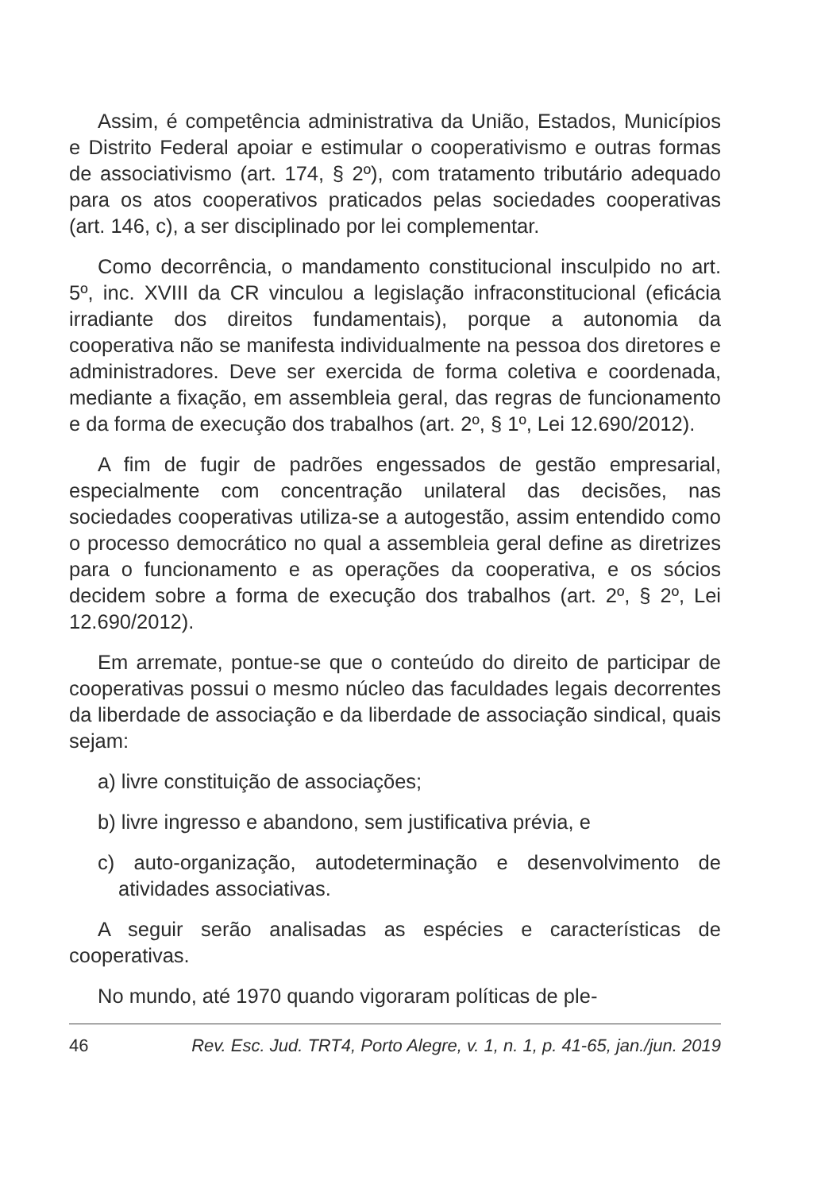Assim, é competência administrativa da União, Estados, Municípios e Distrito Federal apoiar e estimular o cooperativismo e outras formas de associativismo (art. 174, § 2º), com tratamento tributário adequado para os atos cooperativos praticados pelas sociedades cooperativas (art. 146, c), a ser disciplinado por lei complementar.
Como decorrência, o mandamento constitucional insculpido no art. 5º, inc. XVIII da CR vinculou a legislação infraconstitucional (eficácia irradiante dos direitos fundamentais), porque a autonomia da cooperativa não se manifesta individualmente na pessoa dos diretores e administradores. Deve ser exercida de forma coletiva e coordenada, mediante a fixação, em assembleia geral, das regras de funcionamento e da forma de execução dos trabalhos (art. 2º, § 1º, Lei 12.690/2012).
A fim de fugir de padrões engessados de gestão empresarial, especialmente com concentração unilateral das decisões, nas sociedades cooperativas utiliza-se a autogestão, assim entendido como o processo democrático no qual a assembleia geral define as diretrizes para o funcionamento e as operações da cooperativa, e os sócios decidem sobre a forma de execução dos trabalhos (art. 2º, § 2º, Lei 12.690/2012).
Em arremate, pontue-se que o conteúdo do direito de participar de cooperativas possui o mesmo núcleo das faculdades legais decorrentes da liberdade de associação e da liberdade de associação sindical, quais sejam:
a) livre constituição de associações;
b) livre ingresso e abandono, sem justificativa prévia, e
c) auto-organização, autodeterminação e desenvolvimento de atividades associativas.
A seguir serão analisadas as espécies e características de cooperativas.
No mundo, até 1970 quando vigoraram políticas de ple-
46 Rev. Esc. Jud. TRT4, Porto Alegre, v. 1, n. 1, p. 41-65, jan./jun. 2019